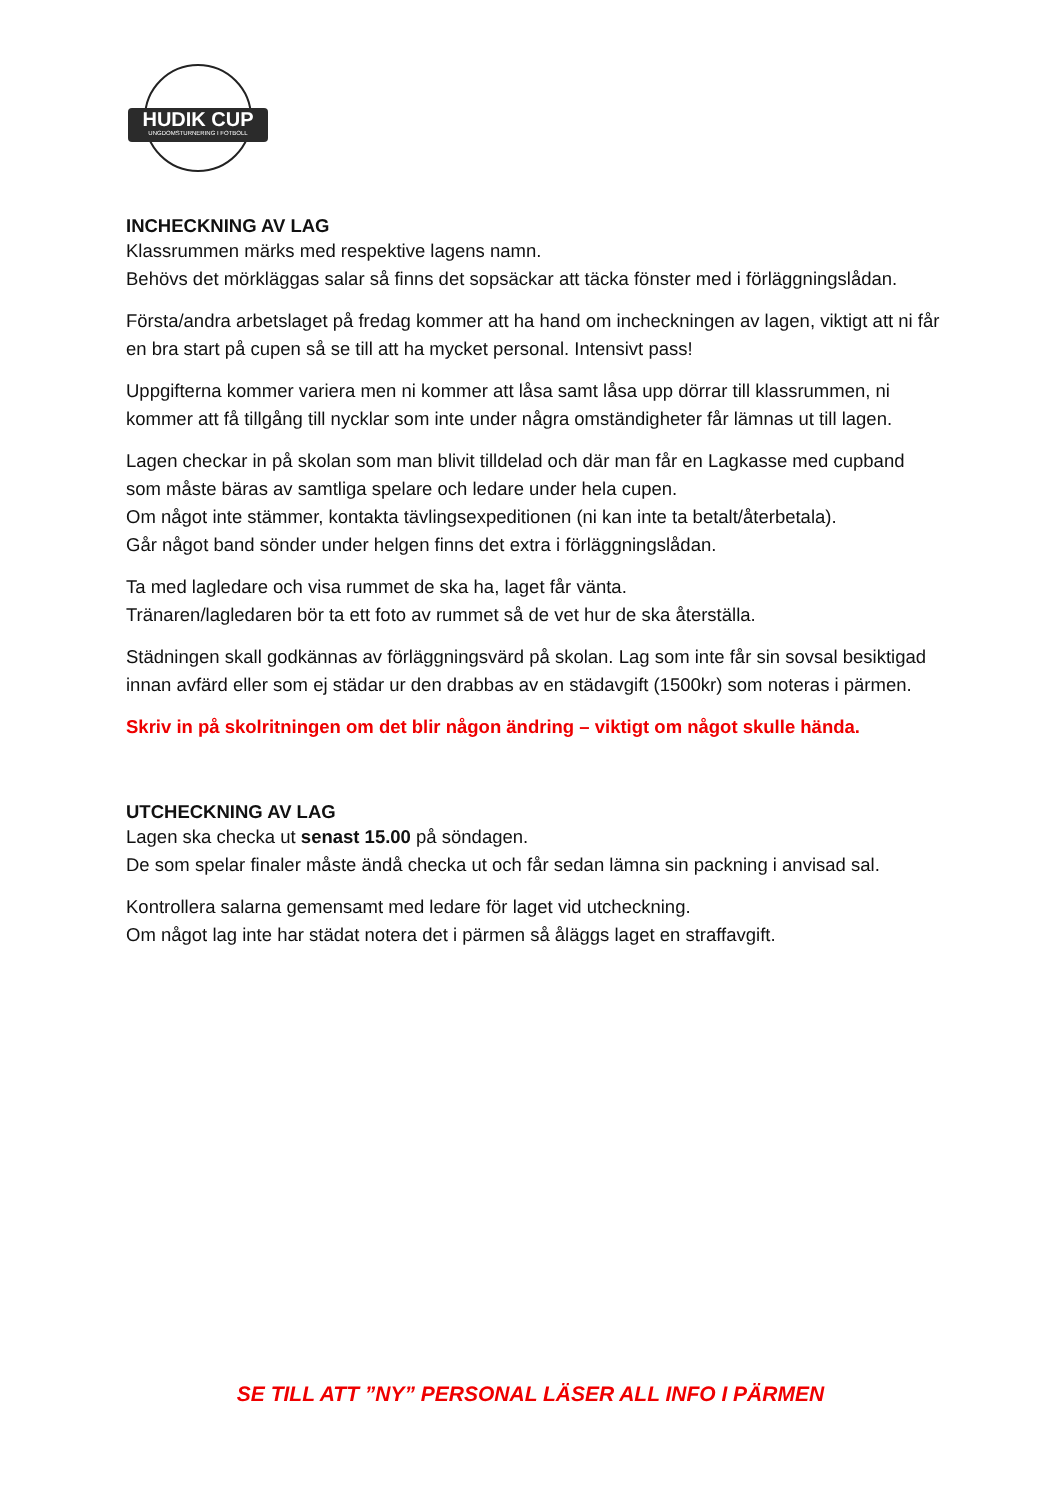HUDIK CUP
UNGDOMSTURNERING I FOTBOLL
INCHECKNING AV LAG
Klassrummen märks med respektive lagens namn.
Behövs det mörkläggas salar så finns det sopsäckar att täcka fönster med i förläggningslådan.
Första/andra arbetslaget på fredag kommer att ha hand om incheckningen av lagen, viktigt att ni får en bra start på cupen så se till att ha mycket personal. Intensivt pass!
Uppgifterna kommer variera men ni kommer att låsa samt låsa upp dörrar till klassrummen, ni kommer att få tillgång till nycklar som inte under några omständigheter får lämnas ut till lagen.
Lagen checkar in på skolan som man blivit tilldelad och där man får en Lagkasse med cupband som måste bäras av samtliga spelare och ledare under hela cupen.
Om något inte stämmer, kontakta tävlingsexpeditionen (ni kan inte ta betalt/återbetala).
Går något band sönder under helgen finns det extra i förläggningslådan.
Ta med lagledare och visa rummet de ska ha, laget får vänta.
Tränaren/lagledaren bör ta ett foto av rummet så de vet hur de ska återställa.
Städningen skall godkännas av förläggningsvärd på skolan. Lag som inte får sin sovsal besiktigad innan avfärd eller som ej städar ur den drabbas av en städavgift (1500kr) som noteras i pärmen.
Skriv in på skolritningen om det blir någon ändring – viktigt om något skulle hända.
UTCHECKNING AV LAG
Lagen ska checka ut senast 15.00 på söndagen.
De som spelar finaler måste ändå checka ut och får sedan lämna sin packning i anvisad sal.
Kontrollera salarna gemensamt med ledare för laget vid utcheckning.
Om något lag inte har städat notera det i pärmen så åläggs laget en straffavgift.
SE TILL ATT ”NY” PERSONAL LÄSER ALL INFO I PÄRMEN